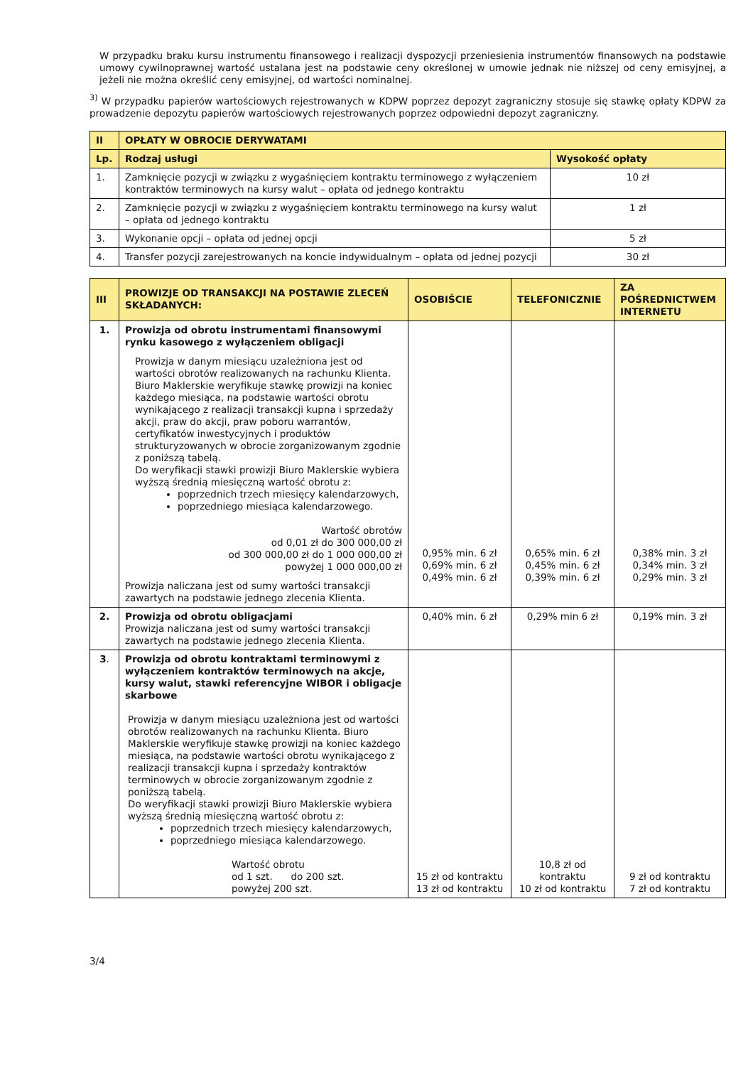W przypadku braku kursu instrumentu finansowego i realizacji dyspozycji przeniesienia instrumentów finansowych na podstawie umowy cywilnoprawnej wartość ustalana jest na podstawie ceny określonej w umowie jednak nie niższej od ceny emisyjnej, a jeżeli nie można określić ceny emisyjnej, od wartości nominalnej.
<sup>3)</sup> W przypadku papierów wartościowych rejestrowanych w KDPW poprzez depozyt zagraniczny stosuje się stawkę opłaty KDPW za prowadzenie depozytu papierów wartościowych rejestrowanych poprzez odpowiedni depozyt zagraniczny.
| II | OPŁATY W OBROCIE DERYWATAMI | |
| Lp. | Rodzaj usługi | Wysokość opłaty |
| 1. | Zamknięcie pozycji w związku z wygaśnięciem kontraktu terminowego z wyłączeniem kontraktów terminowych na kursy walut – opłata od jednego kontraktu | 10 zł |
| 2. | Zamknięcie pozycji w związku z wygaśnięciem kontraktu terminowego na kursy walut – opłata od jednego kontraktu | 1 zł |
| 3. | Wykonanie opcji – opłata od jednej opcji | 5 zł |
| 4. | Transfer pozycji zarejestrowanych na koncie indywidualnym – opłata od jednej pozycji | 30 zł |
| III | PROWIZJE OD TRANSAKCJI NA POSTAWIE ZLECEŃ SKŁADANYCH: | OSOBIŚCIE | TELEFONICZNIE | ZA POŚREDNICTWEM INTERNETU |
| 1. | Prowizja od obrotu instrumentami finansowymi rynku kasowego z wyłączeniem obligacji Prowizja w danym miesiącu uzależniona jest od wartości obrotów realizowanych na rachunku Klienta. Biuro Maklerskie weryfikuje stawkę prowizji na koniec każdego miesiąca, na podstawie wartości obrotu wynikającego z realizacji transakcji kupna i sprzedaży akcji, praw do akcji, praw poboru warrantów, certyfikatów inwestycyjnych i produktów strukturyzowanych w obrocie zorganizowanym zgodnie z poniższą tabelą. Do weryfikacji stawki prowizji Biuro Maklerskie wybiera wyższą średnią miesięczną wartość obrotu z: poprzednich trzech miesięcy kalendarzowych, poprzedniego miesiąca kalendarzowego. Wartość obrotów od 0,01 zł do 300 000,00 zł od 300 000,00 zł do 1 000 000,00 zł powyżej 1 000 000,00 zł Prowizja naliczana jest od sumy wartości transakcji zawartych na podstawie jednego zlecenia Klienta. | 0,95% min. 6 zł 0,69% min. 6 zł 0,49% min. 6 zł | 0,65% min. 6 zł 0,45% min. 6 zł 0,39% min. 6 zł | 0,38% min. 3 zł 0,34% min. 3 zł 0,29% min. 3 zł |
| 2. | Prowizja od obrotu obligacjami Prowizja naliczana jest od sumy wartości transakcji zawartych na podstawie jednego zlecenia Klienta. | 0,40% min. 6 zł | 0,29% min 6 zł | 0,19% min. 3 zł |
| 3 . | Prowizja od obrotu kontraktami terminowymi z wyłączeniem kontraktów terminowych na akcje, kursy walut, stawki referencyjne WIBOR i obligacje skarbowe Prowizja w danym miesiącu uzależniona jest od wartości obrotów realizowanych na rachunku Klienta. Biuro Maklerskie weryfikuje stawkę prowizji na koniec każdego miesiąca, na podstawie wartości obrotu wynikającego z realizacji transakcji kupna i sprzedaży kontraktów terminowych w obrocie zorganizowanym zgodnie z poniższą tabelą. Do weryfikacji stawki prowizji Biuro Maklerskie wybiera wyższą średnią miesięczną wartość obrotu z: poprzednich trzech miesięcy kalendarzowych, poprzedniego miesiąca kalendarzowego. Wartość obrotu od 1 szt. do 200 szt. powyżej 200 szt. | 15 zł od kontraktu 13 zł od kontraktu | 10,8 zł od kontraktu 10 zł od kontraktu | 9 zł od kontraktu 7 zł od kontraktu |
3/4